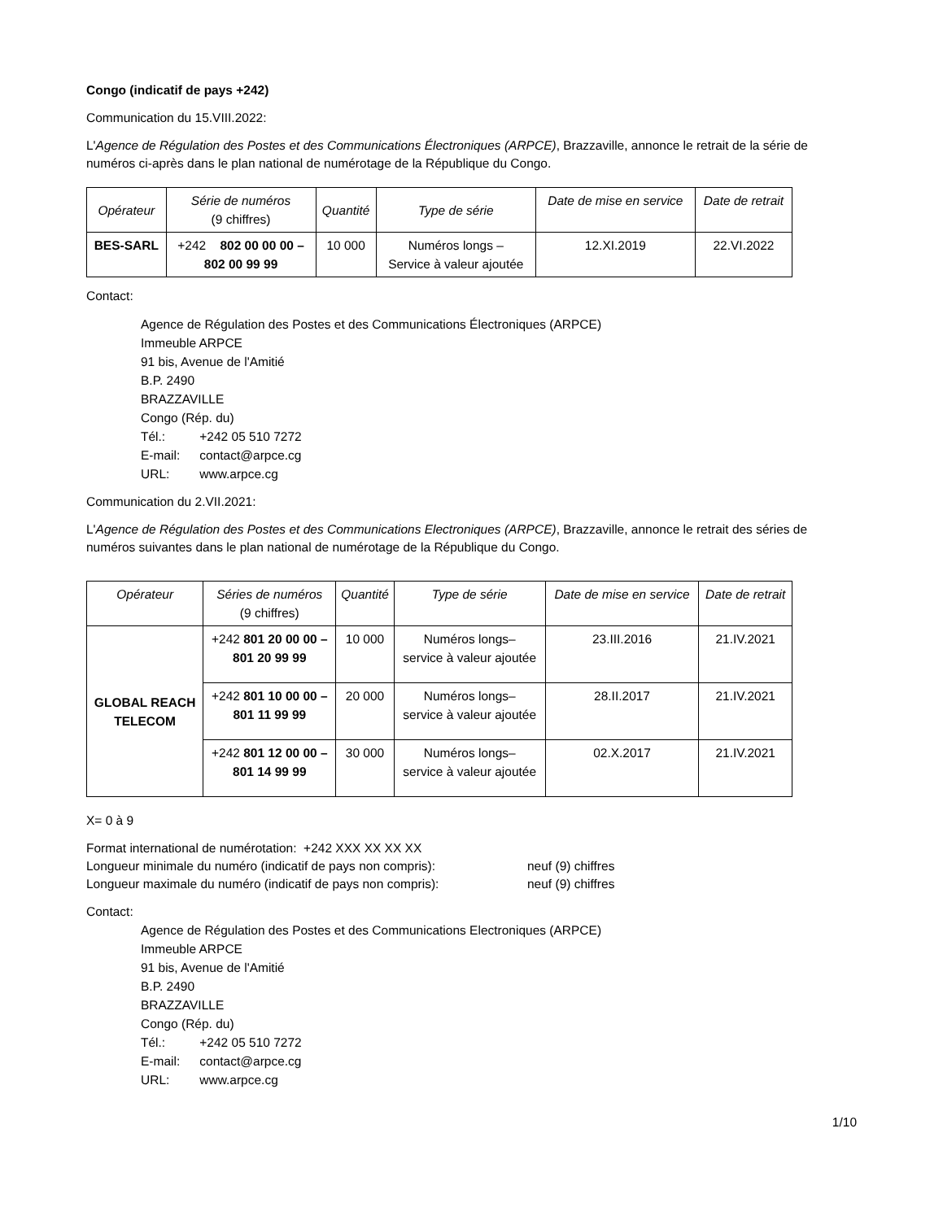Congo (indicatif de pays +242)
Communication du 15.VIII.2022:
L'Agence de Régulation des Postes et des Communications Électroniques (ARPCE), Brazzaville, annonce le retrait de la série de numéros ci-après dans le plan national de numérotage de la République du Congo.
| Opérateur | Série de numéros (9 chiffres) | Quantité | Type de série | Date de mise en service | Date de retrait |
| --- | --- | --- | --- | --- | --- |
| BES-SARL | +242 802 00 00 00 – 802 00 99 99 | 10 000 | Numéros longs – Service à valeur ajoutée | 12.XI.2019 | 22.VI.2022 |
Contact:
Agence de Régulation des Postes et des Communications Électroniques (ARPCE)
Immeuble ARPCE
91 bis, Avenue de l'Amitié
B.P. 2490
BRAZZAVILLE
Congo (Rép. du)
Tél.: +242 05 510 7272
E-mail: contact@arpce.cg
URL: www.arpce.cg
Communication du 2.VII.2021:
L'Agence de Régulation des Postes et des Communications Electroniques (ARPCE), Brazzaville, annonce le retrait des séries de numéros suivantes dans le plan national de numérotage de la République du Congo.
| Opérateur | Séries de numéros (9 chiffres) | Quantité | Type de série | Date de mise en service | Date de retrait |
| --- | --- | --- | --- | --- | --- |
| GLOBAL REACH TELECOM | +242 801 20 00 00 – 801 20 99 99 | 10 000 | Numéros longs– service à valeur ajoutée | 23.III.2016 | 21.IV.2021 |
| | +242 801 10 00 00 – 801 11 99 99 | 20 000 | Numéros longs– service à valeur ajoutée | 28.II.2017 | 21.IV.2021 |
| | +242 801 12 00 00 – 801 14 99 99 | 30 000 | Numéros longs– service à valeur ajoutée | 02.X.2017 | 21.IV.2021 |
X= 0 à 9
Format international de numérotation: +242 XXX XX XX XX
Longueur minimale du numéro (indicatif de pays non compris): neuf (9) chiffres
Longueur maximale du numéro (indicatif de pays non compris): neuf (9) chiffres
Contact:
Agence de Régulation des Postes et des Communications Electroniques (ARPCE)
Immeuble ARPCE
91 bis, Avenue de l'Amitié
B.P. 2490
BRAZZAVILLE
Congo (Rép. du)
Tél.: +242 05 510 7272
E-mail: contact@arpce.cg
URL: www.arpce.cg
1/10